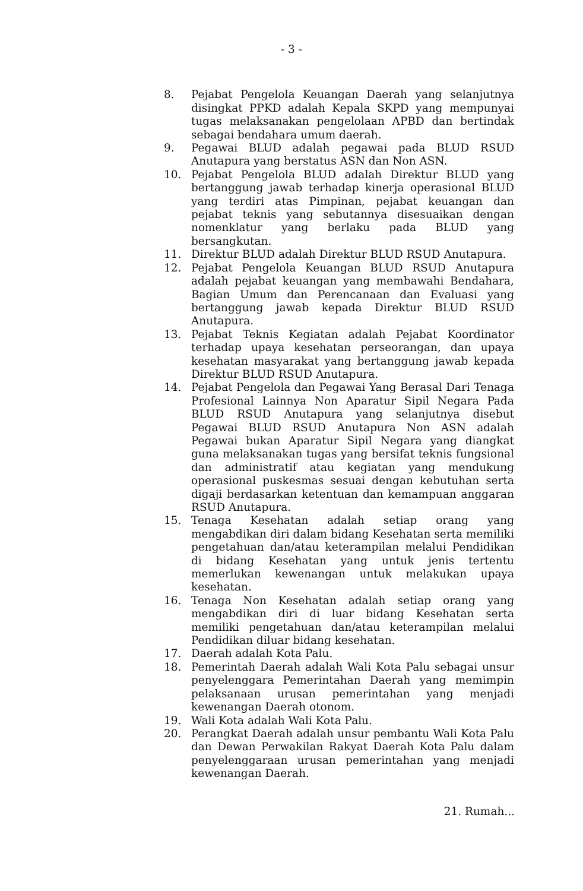- 3 -
8. Pejabat Pengelola Keuangan Daerah yang selanjutnya disingkat PPKD adalah Kepala SKPD yang mempunyai tugas melaksanakan pengelolaan APBD dan bertindak sebagai bendahara umum daerah.
9. Pegawai BLUD adalah pegawai pada BLUD RSUD Anutapura yang berstatus ASN dan Non ASN.
10. Pejabat Pengelola BLUD adalah Direktur BLUD yang bertanggung jawab terhadap kinerja operasional BLUD yang terdiri atas Pimpinan, pejabat keuangan dan pejabat teknis yang sebutannya disesuaikan dengan nomenklatur yang berlaku pada BLUD yang bersangkutan.
11. Direktur BLUD adalah Direktur BLUD RSUD Anutapura.
12. Pejabat Pengelola Keuangan BLUD RSUD Anutapura adalah pejabat keuangan yang membawahi Bendahara, Bagian Umum dan Perencanaan dan Evaluasi yang bertanggung jawab kepada Direktur BLUD RSUD Anutapura.
13. Pejabat Teknis Kegiatan adalah Pejabat Koordinator terhadap upaya kesehatan perseorangan, dan upaya kesehatan masyarakat yang bertanggung jawab kepada Direktur BLUD RSUD Anutapura.
14. Pejabat Pengelola dan Pegawai Yang Berasal Dari Tenaga Profesional Lainnya Non Aparatur Sipil Negara Pada BLUD RSUD Anutapura yang selanjutnya disebut Pegawai BLUD RSUD Anutapura Non ASN adalah Pegawai bukan Aparatur Sipil Negara yang diangkat guna melaksanakan tugas yang bersifat teknis fungsional dan administratif atau kegiatan yang mendukung operasional puskesmas sesuai dengan kebutuhan serta digaji berdasarkan ketentuan dan kemampuan anggaran RSUD Anutapura.
15. Tenaga Kesehatan adalah setiap orang yang mengabdikan diri dalam bidang Kesehatan serta memiliki pengetahuan dan/atau keterampilan melalui Pendidikan di bidang Kesehatan yang untuk jenis tertentu memerlukan kewenangan untuk melakukan upaya kesehatan.
16. Tenaga Non Kesehatan adalah setiap orang yang mengabdikan diri di luar bidang Kesehatan serta memiliki pengetahuan dan/atau keterampilan melalui Pendidikan diluar bidang kesehatan.
17. Daerah adalah Kota Palu.
18. Pemerintah Daerah adalah Wali Kota Palu sebagai unsur penyelenggara Pemerintahan Daerah yang memimpin pelaksanaan urusan pemerintahan yang menjadi kewenangan Daerah otonom.
19. Wali Kota adalah Wali Kota Palu.
20. Perangkat Daerah adalah unsur pembantu Wali Kota Palu dan Dewan Perwakilan Rakyat Daerah Kota Palu dalam penyelenggaraan urusan pemerintahan yang menjadi kewenangan Daerah.
21. Rumah...